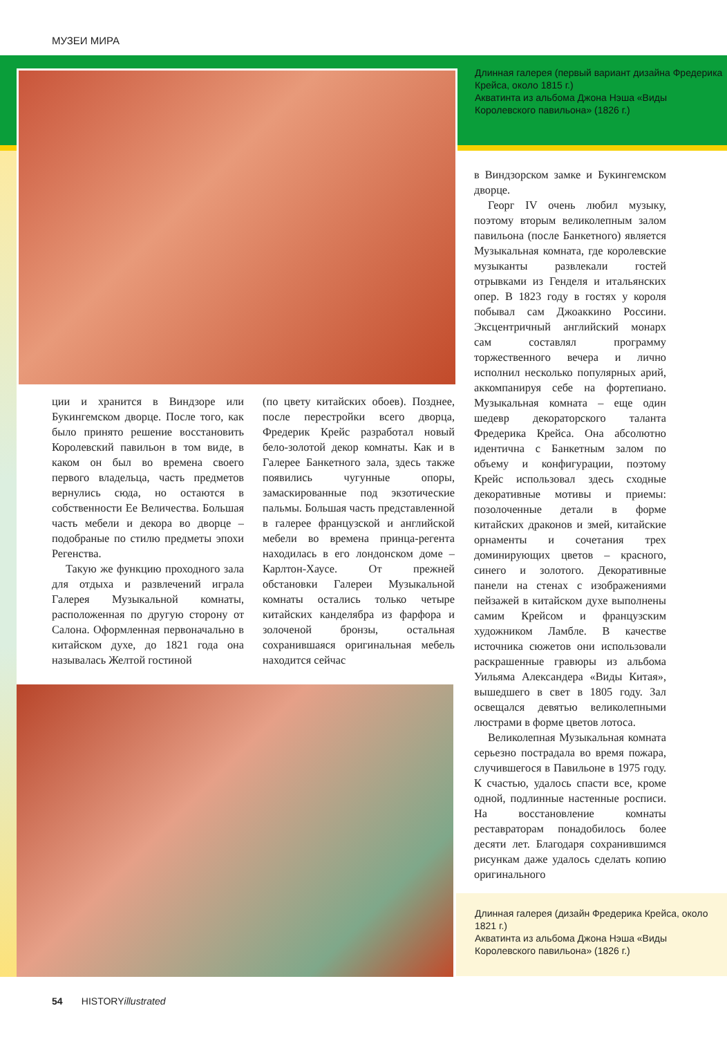МУЗЕИ МИРА
Длинная галерея (первый вариант дизайна Фредерика Крейса, около 1815 г.)
Акватинта из альбома Джона Нэша «Виды Королевского павильона» (1826 г.)
ции и хранится в Виндзоре или Букингемском дворце. После того, как было принято решение восстановить Королевский павильон в том виде, в каком он был во времена своего первого владельца, часть предметов вернулись сюда, но остаются в собственности Ее Величества. Большая часть мебели и декора во дворце – подобраные по стилю предметы эпохи Регенства.
Такую же функцию проходного зала для отдыха и развлечений играла Галерея Музыкальной комнаты, расположенная по другую сторону от Салона. Оформленная первоначально в китайском духе, до 1821 года она называлась Желтой гостиной
(по цвету китайских обоев). Позднее, после перестройки всего дворца, Фредерик Крейс разработал новый бело-золотой декор комнаты. Как и в Галерее Банкетного зала, здесь также появились чугунные опоры, замаскированные под экзотические пальмы. Большая часть представленной в галерее французской и английской мебели во времена принца-регента находилась в его лондонском доме – Карлтон-Хаусе. От прежней обстановки Галереи Музыкальной комнаты остались только четыре китайских канделябра из фарфора и золоченой бронзы, остальная сохранившаяся оригинальная мебель находится сейчас
в Виндзорском замке и Букингемском дворце.
Георг IV очень любил музыку, поэтому вторым великолепным залом павильона (после Банкетного) является Музыкальная комната, где королевские музыканты развлекали гостей отрывками из Генделя и итальянских опер. В 1823 году в гостях у короля побывал сам Джоаккино Россини. Эксцентричный английский монарх сам составлял программу торжественного вечера и лично исполнил несколько популярных арий, аккомпанируя себе на фортепиано. Музыкальная комната – еще один шедевр декораторского таланта Фредерика Крейса. Она абсолютно идентична с Банкетным залом по объему и конфигурации, поэтому Крейс использовал здесь сходные декоративные мотивы и приемы: позолоченные детали в форме китайских драконов и змей, китайские орнаменты и сочетания трех доминирующих цветов – красного, синего и золотого. Декоративные панели на стенах с изображениями пейзажей в китайском духе выполнены самим Крейсом и французским художником Ламбле. В качестве источника сюжетов они использовали раскрашенные гравюры из альбома Уильяма Александера «Виды Китая», вышедшего в свет в 1805 году. Зал освещался девятью великолепными люстрами в форме цветов лотоса.
Великолепная Музыкальная комната серьезно пострадала во время пожара, случившегося в Павильоне в 1975 году. К счастью, удалось спасти все, кроме одной, подлинные настенные росписи. На восстановление комнаты реставраторам понадобилось более десяти лет. Благодаря сохранившимся рисункам даже удалось сделать копию оригинального
Длинная галерея (дизайн Фредерика Крейса, около 1821 г.)
Акватинта из альбома Джона Нэша «Виды Королевского павильона» (1826 г.)
54 HISTORYillustrated